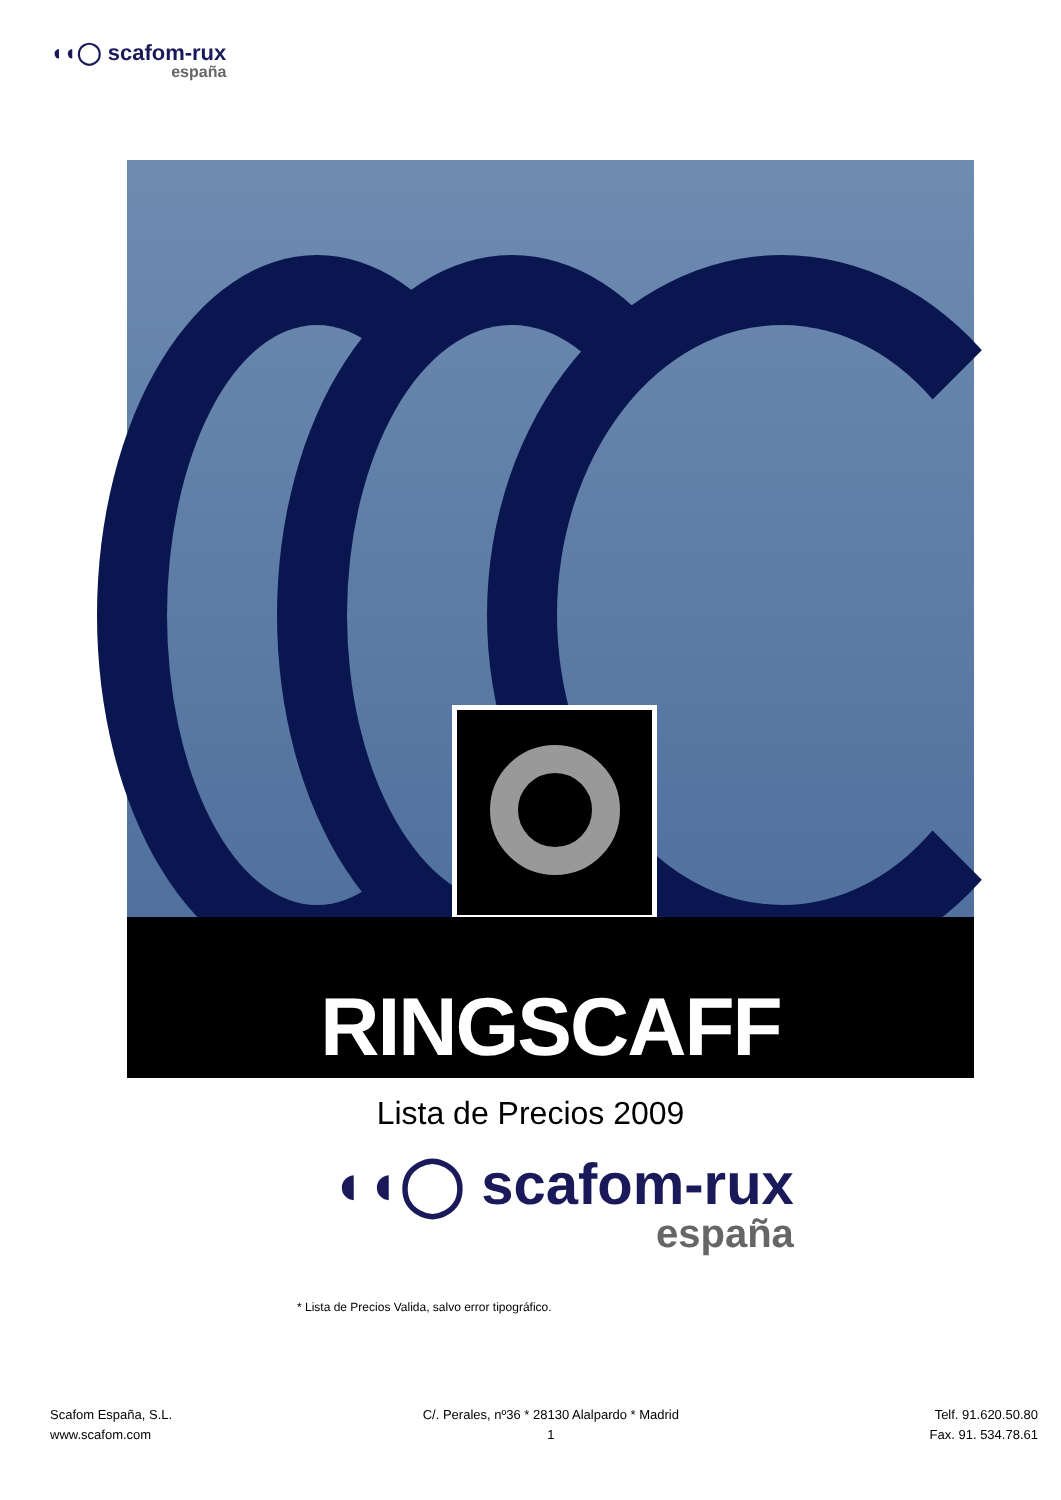◖◖◯ scafom-rux
españa
RINGSCAFF
Lista de Precios 2009
◖◖◯ scafom-rux
españa
* Lista de Precios Valida, salvo error tipográfico.
Scafom España, S.L.
www.scafom.com
C/. Perales, nº36 * 28130 Alalpardo * Madrid
1
Telf. 91.620.50.80
Fax. 91. 534.78.61